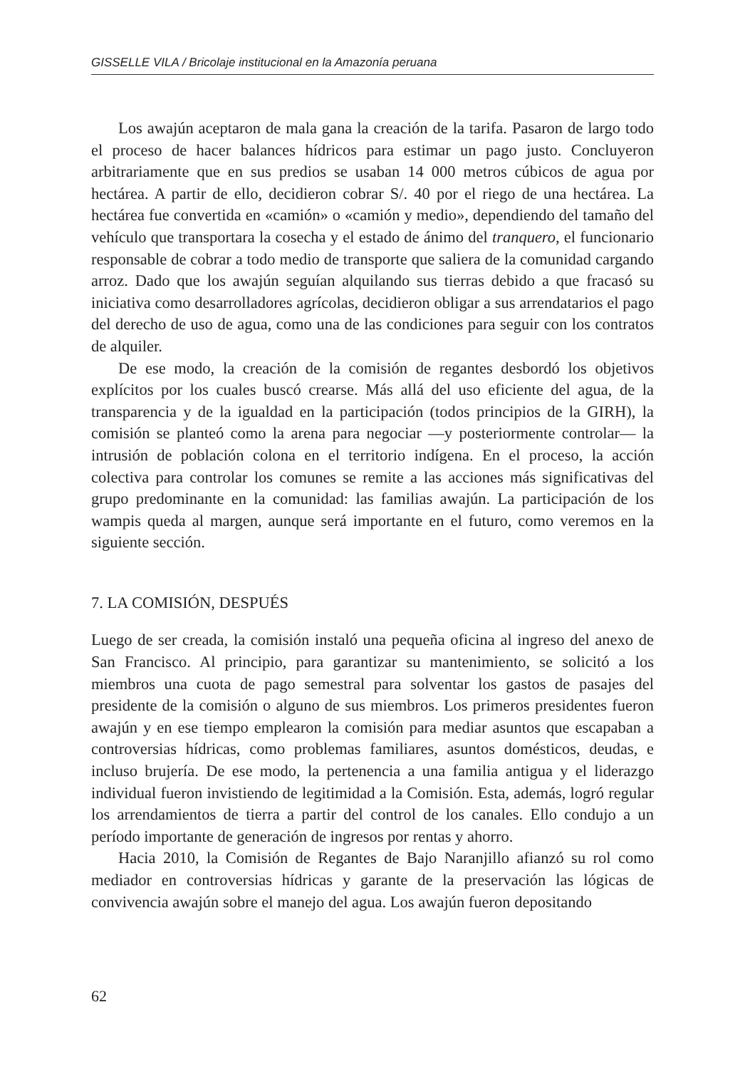GISSELLE VILA / Bricolaje institucional en la Amazonía peruana
Los awajún aceptaron de mala gana la creación de la tarifa. Pasaron de largo todo el proceso de hacer balances hídricos para estimar un pago justo. Concluyeron arbitrariamente que en sus predios se usaban 14 000 metros cúbicos de agua por hectárea. A partir de ello, decidieron cobrar S/. 40 por el riego de una hectárea. La hectárea fue convertida en «camión» o «camión y medio», dependiendo del tamaño del vehículo que transportara la cosecha y el estado de ánimo del tranquero, el funcionario responsable de cobrar a todo medio de transporte que saliera de la comunidad cargando arroz. Dado que los awajún seguían alquilando sus tierras debido a que fracasó su iniciativa como desarrolladores agrícolas, decidieron obligar a sus arrendatarios el pago del derecho de uso de agua, como una de las condiciones para seguir con los contratos de alquiler.
De ese modo, la creación de la comisión de regantes desbordó los objetivos explícitos por los cuales buscó crearse. Más allá del uso eficiente del agua, de la transparencia y de la igualdad en la participación (todos principios de la GIRH), la comisión se planteó como la arena para negociar —y posteriormente controlar— la intrusión de población colona en el territorio indígena. En el proceso, la acción colectiva para controlar los comunes se remite a las acciones más significativas del grupo predominante en la comunidad: las familias awajún. La participación de los wampis queda al margen, aunque será importante en el futuro, como veremos en la siguiente sección.
7. LA COMISIÓN, DESPUÉS
Luego de ser creada, la comisión instaló una pequeña oficina al ingreso del anexo de San Francisco. Al principio, para garantizar su mantenimiento, se solicitó a los miembros una cuota de pago semestral para solventar los gastos de pasajes del presidente de la comisión o alguno de sus miembros. Los primeros presidentes fueron awajún y en ese tiempo emplearon la comisión para mediar asuntos que escapaban a controversias hídricas, como problemas familiares, asuntos domésticos, deudas, e incluso brujería. De ese modo, la pertenencia a una familia antigua y el liderazgo individual fueron invistiendo de legitimidad a la Comisión. Esta, además, logró regular los arrendamientos de tierra a partir del control de los canales. Ello condujo a un período importante de generación de ingresos por rentas y ahorro.
Hacia 2010, la Comisión de Regantes de Bajo Naranjillo afianzó su rol como mediador en controversias hídricas y garante de la preservación las lógicas de convivencia awajún sobre el manejo del agua. Los awajún fueron depositando
62